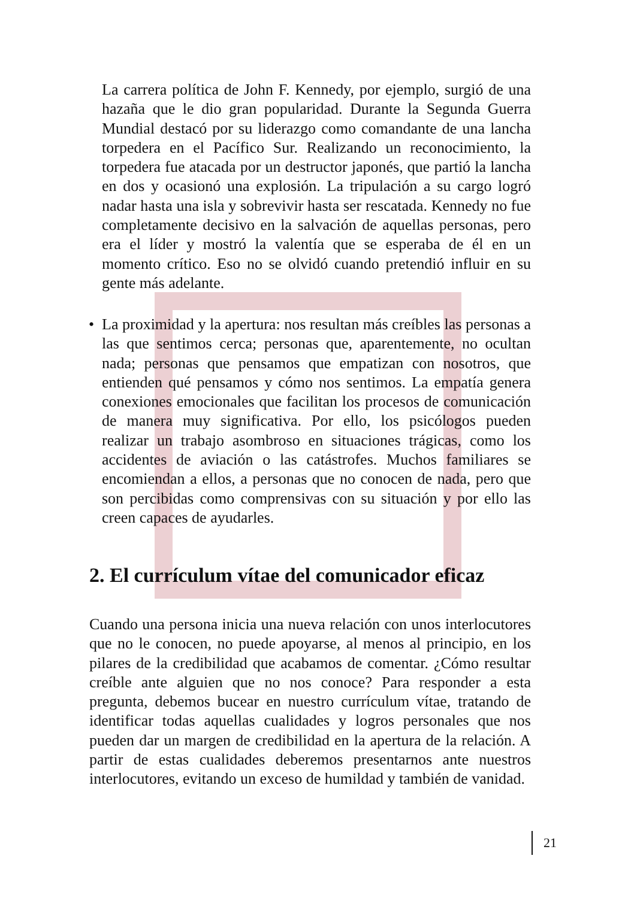La carrera política de John F. Kennedy, por ejemplo, surgió de una hazaña que le dio gran popularidad. Durante la Segunda Guerra Mundial destacó por su liderazgo como comandante de una lancha torpedera en el Pacífico Sur. Realizando un reconocimiento, la torpedera fue atacada por un destructor japonés, que partió la lancha en dos y ocasionó una explosión. La tripulación a su cargo logró nadar hasta una isla y sobrevivir hasta ser rescatada. Kennedy no fue completamente decisivo en la salvación de aquellas personas, pero era el líder y mostró la valentía que se esperaba de él en un momento crítico. Eso no se olvidó cuando pretendió influir en su gente más adelante.
• La proximidad y la apertura: nos resultan más creíbles las personas a las que sentimos cerca; personas que, aparentemente, no ocultan nada; personas que pensamos que empatizan con nosotros, que entienden qué pensamos y cómo nos sentimos. La empatía genera conexiones emocionales que facilitan los procesos de comunicación de manera muy significativa. Por ello, los psicólogos pueden realizar un trabajo asombroso en situaciones trágicas, como los accidentes de aviación o las catástrofes. Muchos familiares se encomiendan a ellos, a personas que no conocen de nada, pero que son percibidas como comprensivas con su situación y por ello las creen capaces de ayudarles.
2. El currículum vítae del comunicador eficaz
Cuando una persona inicia una nueva relación con unos interlocutores que no le conocen, no puede apoyarse, al menos al principio, en los pilares de la credibilidad que acabamos de comentar. ¿Cómo resultar creíble ante alguien que no nos conoce? Para responder a esta pregunta, debemos bucear en nuestro currículum vítae, tratando de identificar todas aquellas cualidades y logros personales que nos pueden dar un margen de credibilidad en la apertura de la relación. A partir de estas cualidades deberemos presentarnos ante nuestros interlocutores, evitando un exceso de humildad y también de vanidad.
21